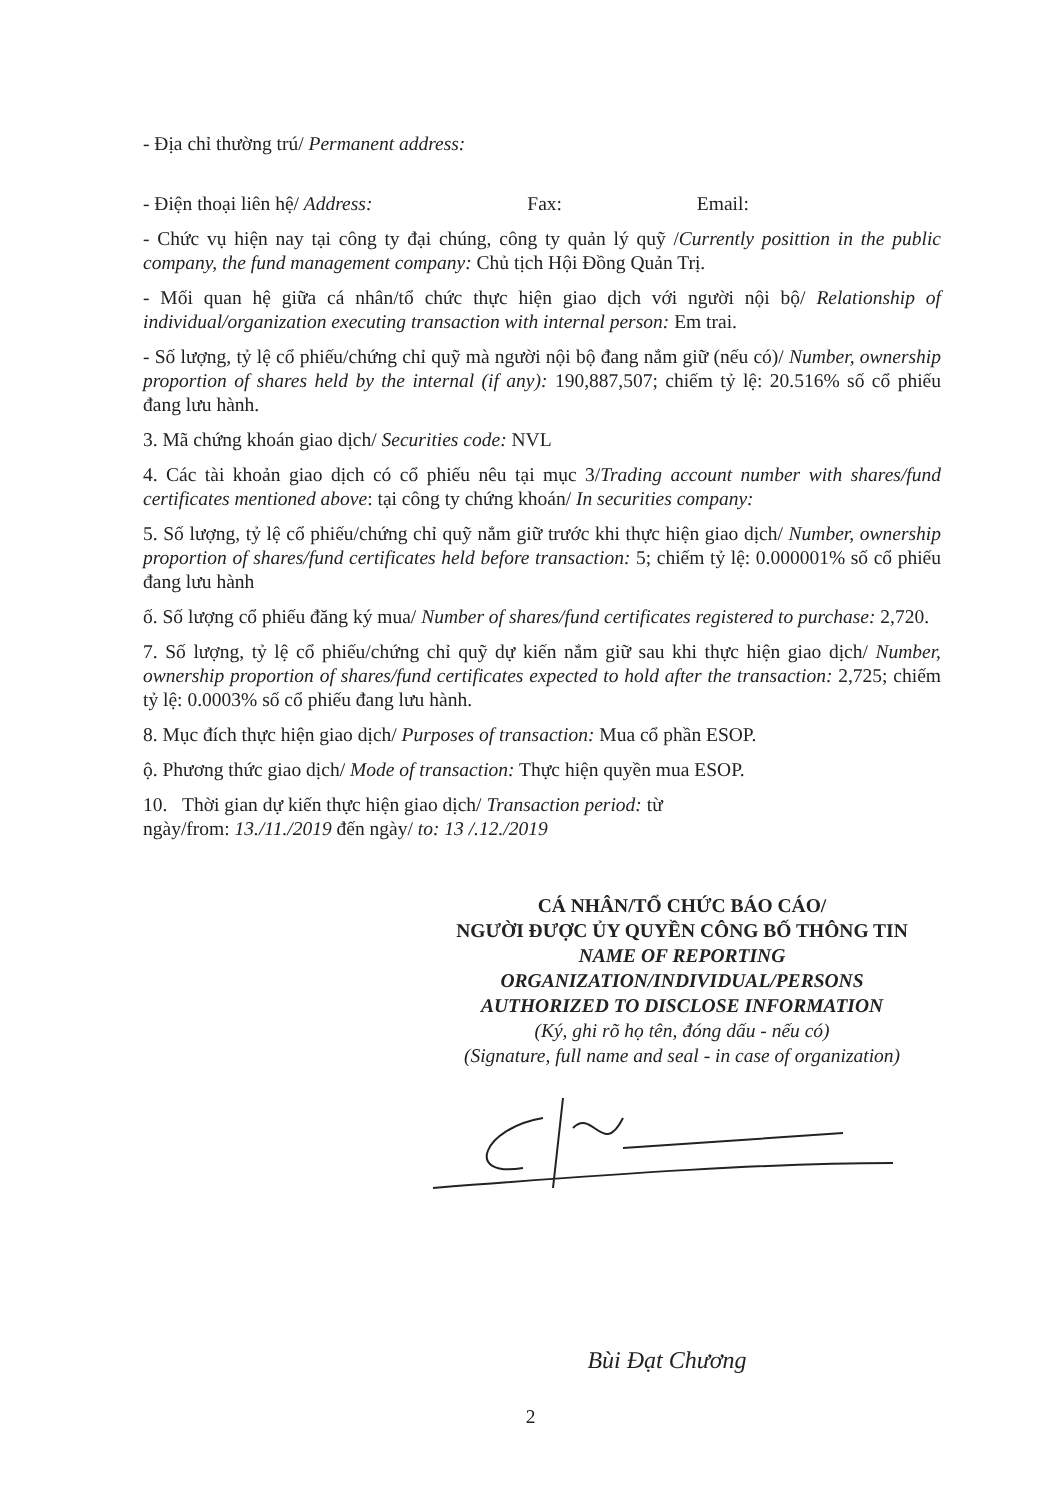- Địa chỉ thường trú/ Permanent address:
- Điện thoại liên hệ/ Address: Fax: Email:
- Chức vụ hiện nay tại công ty đại chúng, công ty quản lý quỹ /Currently posittion in the public company, the fund management company: Chủ tịch Hội Đồng Quản Trị.
- Mối quan hệ giữa cá nhân/tổ chức thực hiện giao dịch với người nội bộ/ Relationship of individual/organization executing transaction with internal person: Em trai.
- Số lượng, tỷ lệ cổ phiếu/chứng chỉ quỹ mà người nội bộ đang nắm giữ (nếu có)/ Number, ownership proportion of shares held by the internal (if any): 190,887,507; chiếm tỷ lệ: 20.516% số cổ phiếu đang lưu hành.
3. Mã chứng khoán giao dịch/ Securities code: NVL
4. Các tài khoản giao dịch có cổ phiếu nêu tại mục 3/Trading account number with shares/fund certificates mentioned above: tại công ty chứng khoán/ In securities company:
5. Số lượng, tỷ lệ cổ phiếu/chứng chỉ quỹ nắm giữ trước khi thực hiện giao dịch/ Number, ownership proportion of shares/fund certificates held before transaction: 5; chiếm tỷ lệ: 0.000001% số cổ phiếu đang lưu hành
ố. Số lượng cổ phiếu đăng ký mua/ Number of shares/fund certificates registered to purchase: 2,720.
7. Số lượng, tỷ lệ cổ phiếu/chứng chỉ quỹ dự kiến nắm giữ sau khi thực hiện giao dịch/ Number, ownership proportion of shares/fund certificates expected to hold after the transaction: 2,725; chiếm tỷ lệ: 0.0003% số cổ phiếu đang lưu hành.
8. Mục đích thực hiện giao dịch/ Purposes of transaction: Mua cổ phần ESOP.
ộ. Phương thức giao dịch/ Mode of transaction: Thực hiện quyền mua ESOP.
10. Thời gian dự kiến thực hiện giao dịch/ Transaction period: từ
ngày/from: 13./11./2019 đến ngày/ to: 13 /.12./2019
CÁ NHÂN/TỔ CHỨC BÁO CÁO/
NGƯỜI ĐƯỢC ỦY QUYỀN CÔNG BỐ THÔNG TIN
NAME OF REPORTING
ORGANIZATION/INDIVIDUAL/PERSONS
AUTHORIZED TO DISCLOSE INFORMATION
(Ký, ghi rõ họ tên, đóng dấu - nếu có)
(Signature, full name and seal - in case of organization)
Bùi Đạt Chương
2